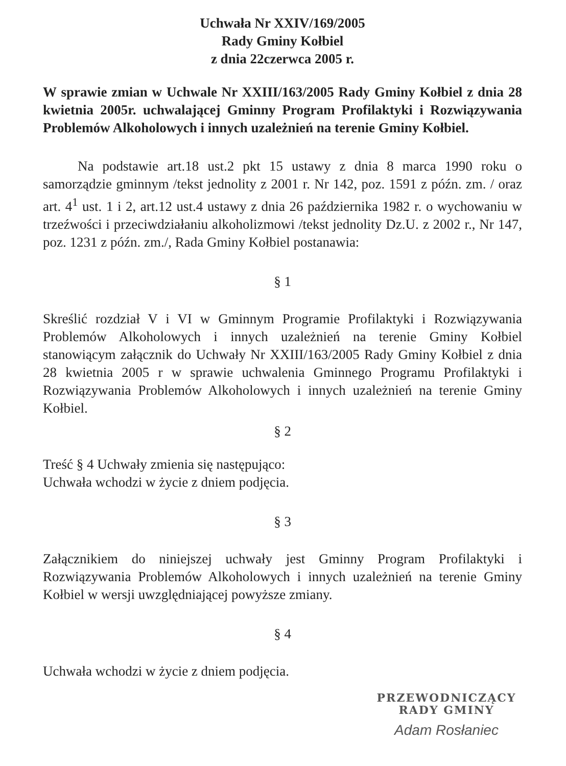Uchwała Nr XXIV/169/2005
Rady Gminy Kołbiel
z dnia 22czerwca 2005 r.
W sprawie zmian w Uchwale Nr XXIII/163/2005 Rady Gminy Kołbiel z dnia 28 kwietnia 2005r. uchwalającej Gminny Program Profilaktyki i Rozwiązywania Problemów Alkoholowych i innych uzależnień na terenie Gminy Kołbiel.
Na podstawie art.18 ust.2 pkt 15 ustawy z dnia 8 marca 1990 roku o samorządzie gminnym /tekst jednolity z 2001 r. Nr 142, poz. 1591 z późn. zm. / oraz art. 4<sup>1</sup> ust. 1 i 2, art.12 ust.4 ustawy z dnia 26 października 1982 r. o wychowaniu w trzeźwości i przeciwdziałaniu alkoholizmowi /tekst jednolity Dz.U. z 2002 r., Nr 147, poz. 1231 z późn. zm./, Rada Gminy Kołbiel postanawia:
§ 1
Skreślić rozdział V i VI w Gminnym Programie Profilaktyki i Rozwiązywania Problemów Alkoholowych i innych uzależnień na terenie Gminy Kołbiel stanowiącym załącznik do Uchwały Nr XXIII/163/2005 Rady Gminy Kołbiel z dnia 28 kwietnia 2005 r w sprawie uchwalenia Gminnego Programu Profilaktyki i Rozwiązywania Problemów Alkoholowych i innych uzależnień na terenie Gminy Kołbiel.
§ 2
Treść § 4 Uchwały zmienia się następująco:
Uchwała wchodzi w życie z dniem podjęcia.
§ 3
Załącznikiem do niniejszej uchwały jest Gminny Program Profilaktyki i Rozwiązywania Problemów Alkoholowych i innych uzależnień na terenie Gminy Kołbiel w wersji uwzględniającej powyższe zmiany.
§ 4
Uchwała wchodzi w życie z dniem podjęcia.
PRZEWODNICZĄCY
RADY GMINY
Adam Rosłaniec